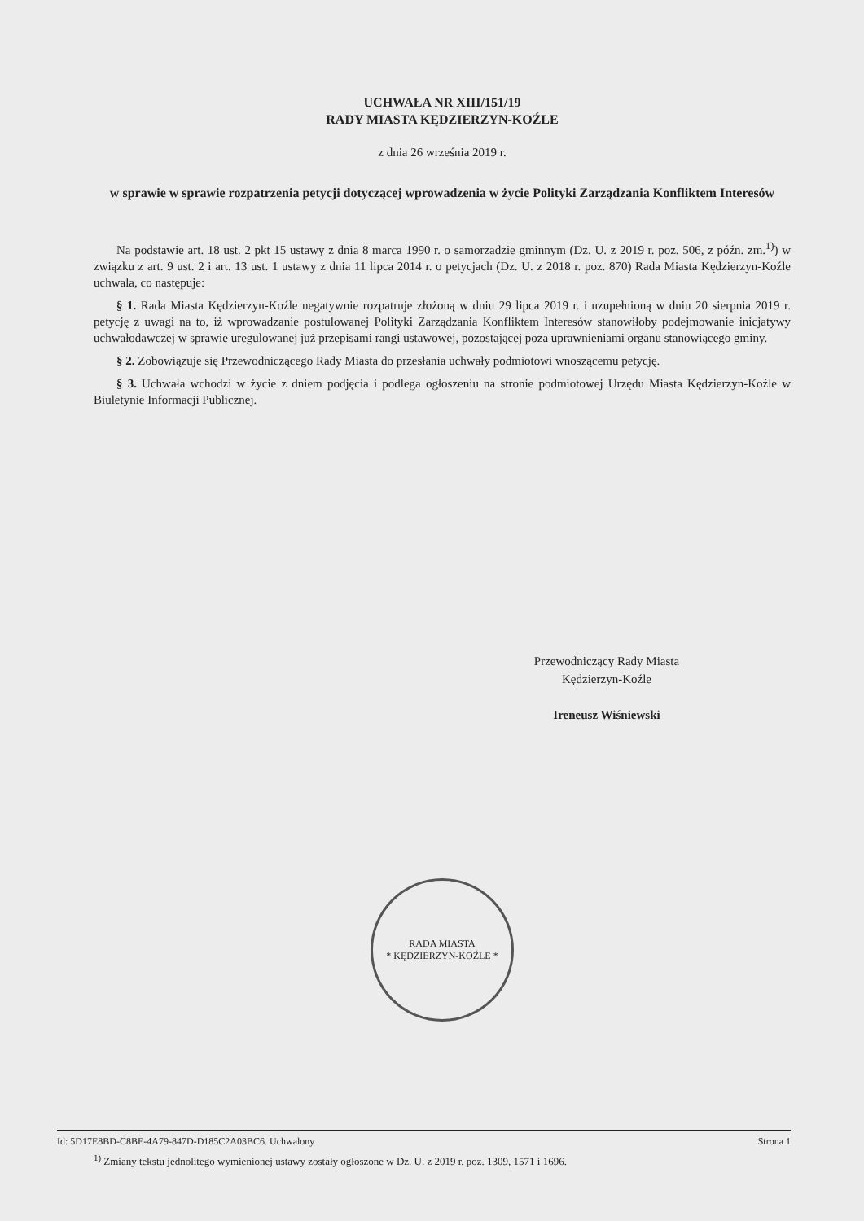UCHWAŁA NR XIII/151/19
RADY MIASTA KĘDZIERZYN-KOŹLE
z dnia 26 września 2019 r.
w sprawie w sprawie rozpatrzenia petycji dotyczącej wprowadzenia w życie Polityki Zarządzania Konfliktem Interesów
Na podstawie art. 18 ust. 2 pkt 15 ustawy z dnia 8 marca 1990 r. o samorządzie gminnym (Dz. U. z 2019 r. poz. 506, z późn. zm.<sup>1)</sup>) w związku z art. 9 ust. 2 i art. 13 ust. 1 ustawy z dnia 11 lipca 2014 r. o petycjach (Dz. U. z 2018 r. poz. 870) Rada Miasta Kędzierzyn-Koźle uchwala, co następuje:
§ 1. Rada Miasta Kędzierzyn-Koźle negatywnie rozpatruje złożoną w dniu 29 lipca 2019 r. i uzupełnioną w dniu 20 sierpnia 2019 r. petycję z uwagi na to, iż wprowadzanie postulowanej Polityki Zarządzania Konfliktem Interesów stanowiłoby podejmowanie inicjatywy uchwałodawczej w sprawie uregulowanej już przepisami rangi ustawowej, pozostającej poza uprawnieniami organu stanowiącego gminy.
§ 2. Zobowiązuje się Przewodniczącego Rady Miasta do przesłania uchwały podmiotowi wnoszącemu petycję.
§ 3. Uchwała wchodzi w życie z dniem podjęcia i podlega ogłoszeniu na stronie podmiotowej Urzędu Miasta Kędzierzyn-Koźle w Biuletynie Informacji Publicznej.
Przewodniczący Rady Miasta
Kędzierzyn-Koźle
Ireneusz Wiśniewski
RADA MIASTA
* KĘDZIERZYN-KOŹLE *
<sup>1)</sup> Zmiany tekstu jednolitego wymienionej ustawy zostały ogłoszone w Dz. U. z 2019 r. poz. 1309, 1571 i 1696.
Id: 5D17E8BD-C8BE-4A79-847D-D185C2A03BC6. Uchwalony Strona 1